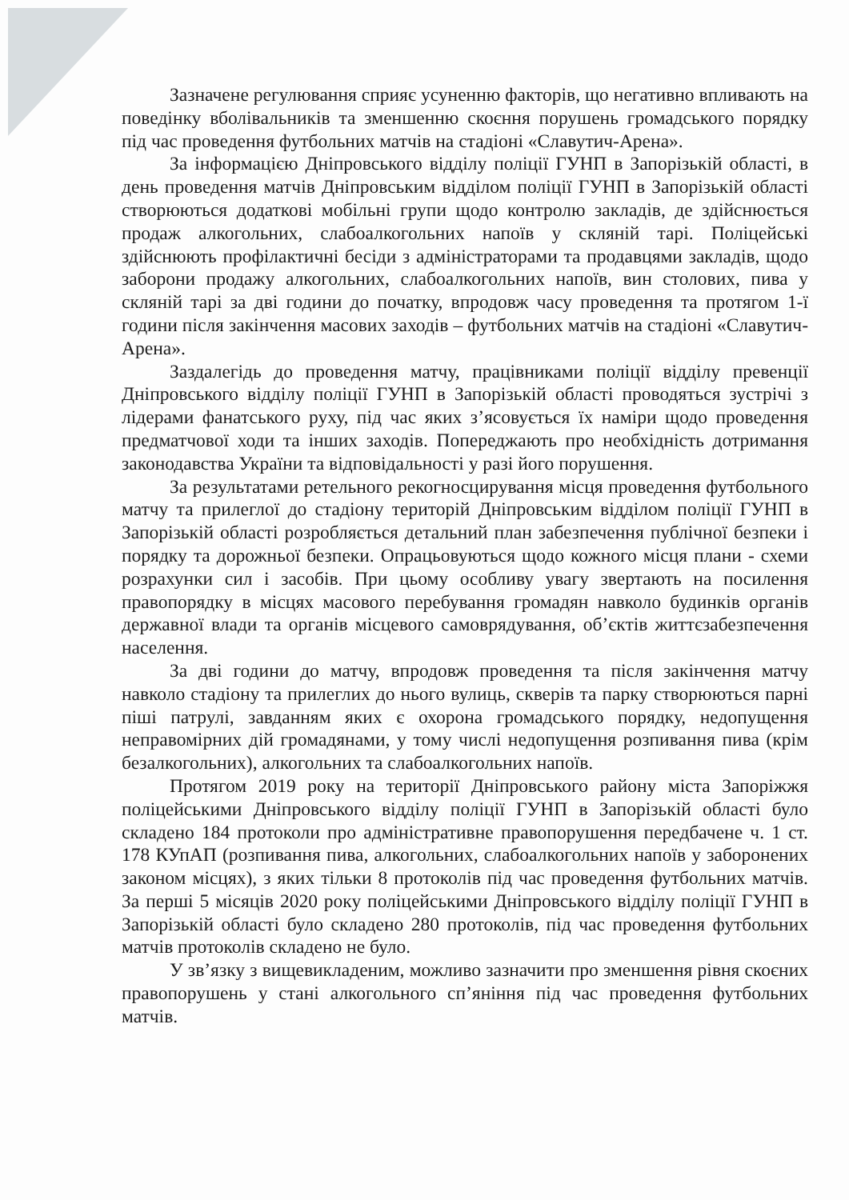Зазначене регулювання сприяє усуненню факторів, що негативно впливають на поведінку вболівальників та зменшенню скоєння порушень громадського порядку під час проведення футбольних матчів на стадіоні «Славутич-Арена».
За інформацією Дніпровського відділу поліції ГУНП в Запорізькій області, в день проведення матчів Дніпровським відділом поліції ГУНП в Запорізькій області створюються додаткові мобільні групи щодо контролю закладів, де здійснюється продаж алкогольних, слабоалкогольних напоїв у скляній тарі. Поліцейські здійснюють профілактичні бесіди з адміністраторами та продавцями закладів, щодо заборони продажу алкогольних, слабоалкогольних напоїв, вин столових, пива у скляній тарі за дві години до початку, впродовж часу проведення та протягом 1-ї години після закінчення масових заходів – футбольних матчів на стадіоні «Славутич- Арена».
Заздалегідь до проведення матчу, працівниками поліції відділу превенції Дніпровського відділу поліції ГУНП в Запорізькій області проводяться зустрічі з лідерами фанатського руху, під час яких з’ясовується їх наміри щодо проведення предматчової ходи та інших заходів. Попереджають про необхідність дотримання законодавства України та відповідальності у разі його порушення.
За результатами ретельного рекогносцирування місця проведення футбольного матчу та прилеглої до стадіону територій Дніпровським відділом поліції ГУНП в Запорізькій області розробляється детальний план забезпечення публічної безпеки і порядку та дорожньої безпеки. Опрацьовуються щодо кожного місця плани - схеми розрахунки сил і засобів. При цьому особливу увагу звертають на посилення правопорядку в місцях масового перебування громадян навколо будинків органів державної влади та органів місцевого самоврядування, об’єктів життєзабезпечення населення.
За дві години до матчу, впродовж проведення та після закінчення матчу навколо стадіону та прилеглих до нього вулиць, скверів та парку створюються парні піші патрулі, завданням яких є охорона громадського порядку, недопущення неправомірних дій громадянами, у тому числі недопущення розпивання пива (крім безалкогольних), алкогольних та слабоалкогольних напоїв.
Протягом 2019 року на території Дніпровського району міста Запоріжжя поліцейськими Дніпровського відділу поліції ГУНП в Запорізькій області було складено 184 протоколи про адміністративне правопорушення передбачене ч. 1 ст. 178 КУпАП (розпивання пива, алкогольних, слабоалкогольних напоїв у заборонених законом місцях), з яких тільки 8 протоколів під час проведення футбольних матчів. За перші 5 місяців 2020 року поліцейськими Дніпровського відділу поліції ГУНП в Запорізькій області було складено 280 протоколів, під час проведення футбольних матчів протоколів складено не було.
У зв’язку з вищевикладеним, можливо зазначити про зменшення рівня скоєних правопорушень у стані алкогольного сп’яніння під час проведення футбольних матчів.